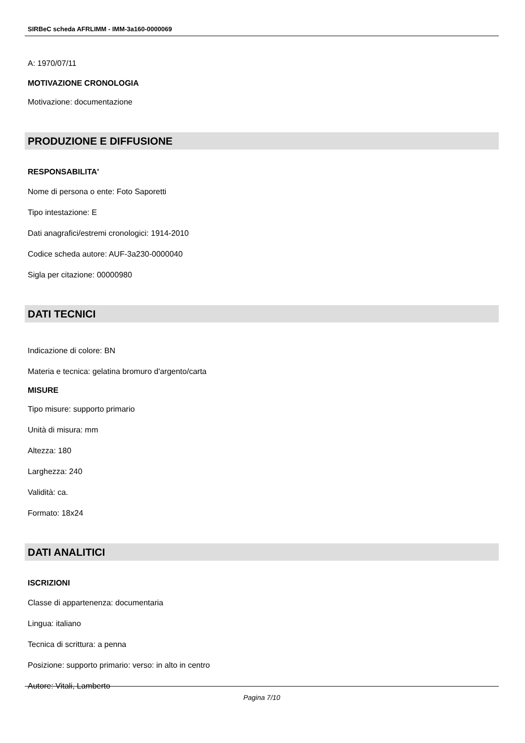SIRBeC scheda AFRLIMM - IMM-3a160-0000069
A: 1970/07/11
MOTIVAZIONE CRONOLOGIA
Motivazione: documentazione
PRODUZIONE E DIFFUSIONE
RESPONSABILITA'
Nome di persona o ente: Foto Saporetti
Tipo intestazione: E
Dati anagrafici/estremi cronologici: 1914-2010
Codice scheda autore: AUF-3a230-0000040
Sigla per citazione: 00000980
DATI TECNICI
Indicazione di colore: BN
Materia e tecnica: gelatina bromuro d'argento/carta
MISURE
Tipo misure: supporto primario
Unità di misura: mm
Altezza: 180
Larghezza: 240
Validità: ca.
Formato: 18x24
DATI ANALITICI
ISCRIZIONI
Classe di appartenenza: documentaria
Lingua: italiano
Tecnica di scrittura: a penna
Posizione: supporto primario: verso: in alto in centro
Autore: Vitali, Lamberto
Pagina 7/10